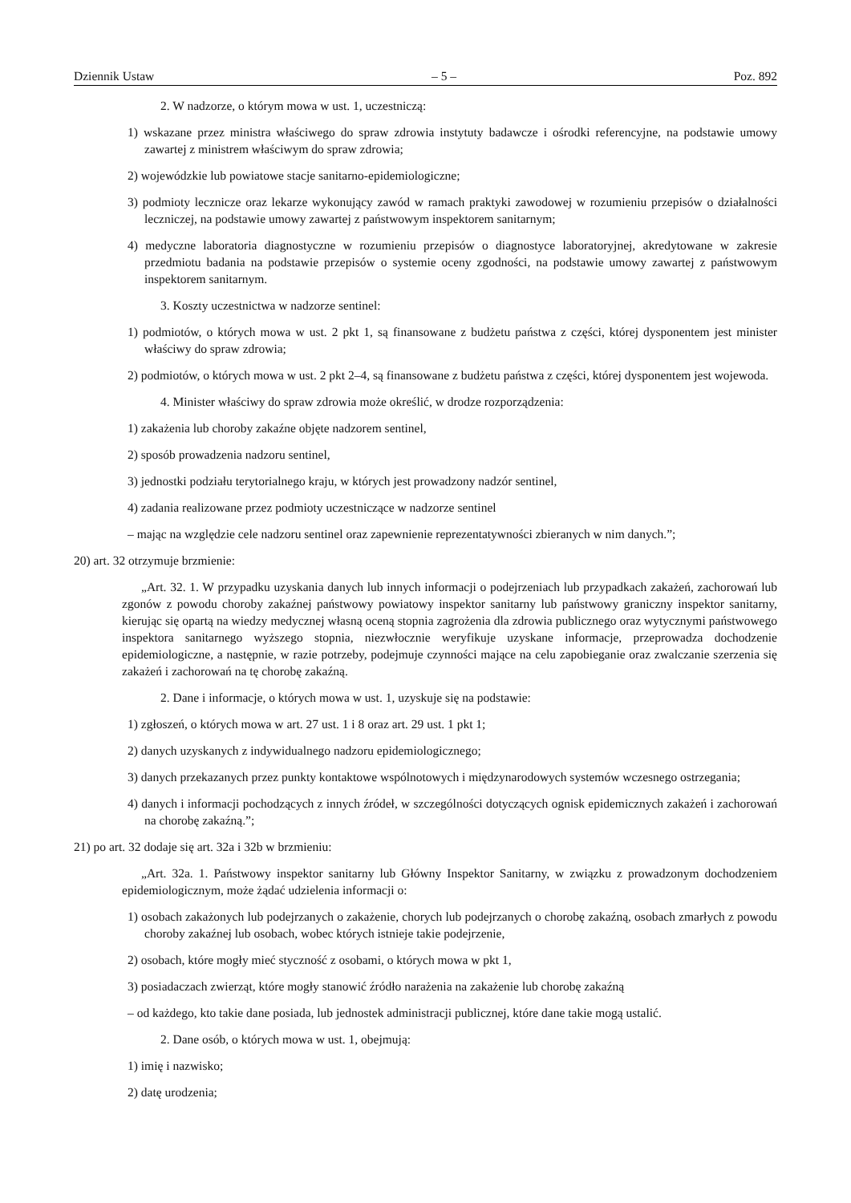Dziennik Ustaw – 5 – Poz. 892
2. W nadzorze, o którym mowa w ust. 1, uczestniczą:
1) wskazane przez ministra właściwego do spraw zdrowia instytuty badawcze i ośrodki referencyjne, na podstawie umowy zawartej z ministrem właściwym do spraw zdrowia;
2) wojewódzkie lub powiatowe stacje sanitarno-epidemiologiczne;
3) podmioty lecznicze oraz lekarze wykonujący zawód w ramach praktyki zawodowej w rozumieniu przepisów o działalności leczniczej, na podstawie umowy zawartej z państwowym inspektorem sanitarnym;
4) medyczne laboratoria diagnostyczne w rozumieniu przepisów o diagnostyce laboratoryjnej, akredytowane w zakresie przedmiotu badania na podstawie przepisów o systemie oceny zgodności, na podstawie umowy zawartej z państwowym inspektorem sanitarnym.
3. Koszty uczestnictwa w nadzorze sentinel:
1) podmiotów, o których mowa w ust. 2 pkt 1, są finansowane z budżetu państwa z części, której dysponentem jest minister właściwy do spraw zdrowia;
2) podmiotów, o których mowa w ust. 2 pkt 2–4, są finansowane z budżetu państwa z części, której dysponentem jest wojewoda.
4. Minister właściwy do spraw zdrowia może określić, w drodze rozporządzenia:
1) zakażenia lub choroby zakaźne objęte nadzorem sentinel,
2) sposób prowadzenia nadzoru sentinel,
3) jednostki podziału terytorialnego kraju, w których jest prowadzony nadzór sentinel,
4) zadania realizowane przez podmioty uczestniczące w nadzorze sentinel
– mając na względzie cele nadzoru sentinel oraz zapewnienie reprezentatywności zbieranych w nim danych.”;
20) art. 32 otrzymuje brzmienie:
„Art. 32. 1. W przypadku uzyskania danych lub innych informacji o podejrzeniach lub przypadkach zakażeń, zachorowań lub zgonów z powodu choroby zakaźnej państwowy powiatowy inspektor sanitarny lub państwowy graniczny inspektor sanitarny, kierując się opartą na wiedzy medycznej własną oceną stopnia zagrożenia dla zdrowia publicznego oraz wytycznymi państwowego inspektora sanitarnego wyższego stopnia, niezwłocznie weryfikuje uzyskane informacje, przeprowadza dochodzenie epidemiologiczne, a następnie, w razie potrzeby, podejmuje czynności mające na celu zapobieganie oraz zwalczanie szerzenia się zakażeń i zachorowań na tę chorobę zakaźną.
2. Dane i informacje, o których mowa w ust. 1, uzyskuje się na podstawie:
1) zgłoszeń, o których mowa w art. 27 ust. 1 i 8 oraz art. 29 ust. 1 pkt 1;
2) danych uzyskanych z indywidualnego nadzoru epidemiologicznego;
3) danych przekazanych przez punkty kontaktowe wspólnotowych i międzynarodowych systemów wczesnego ostrzegania;
4) danych i informacji pochodzących z innych źródeł, w szczególności dotyczących ognisk epidemicznych zakażeń i zachorowań na chorobę zakaźną.”;
21) po art. 32 dodaje się art. 32a i 32b w brzmieniu:
„Art. 32a. 1. Państwowy inspektor sanitarny lub Główny Inspektor Sanitarny, w związku z prowadzonym dochodzeniem epidemiologicznym, może żądać udzielenia informacji o:
1) osobach zakażonych lub podejrzanych o zakażenie, chorych lub podejrzanych o chorobę zakaźną, osobach zmarłych z powodu choroby zakaźnej lub osobach, wobec których istnieje takie podejrzenie,
2) osobach, które mogły mieć styczność z osobami, o których mowa w pkt 1,
3) posiadaczach zwierząt, które mogły stanowić źródło narażenia na zakażenie lub chorobę zakaźną
– od każdego, kto takie dane posiada, lub jednostek administracji publicznej, które dane takie mogą ustalić.
2. Dane osób, o których mowa w ust. 1, obejmują:
1) imię i nazwisko;
2) datę urodzenia;